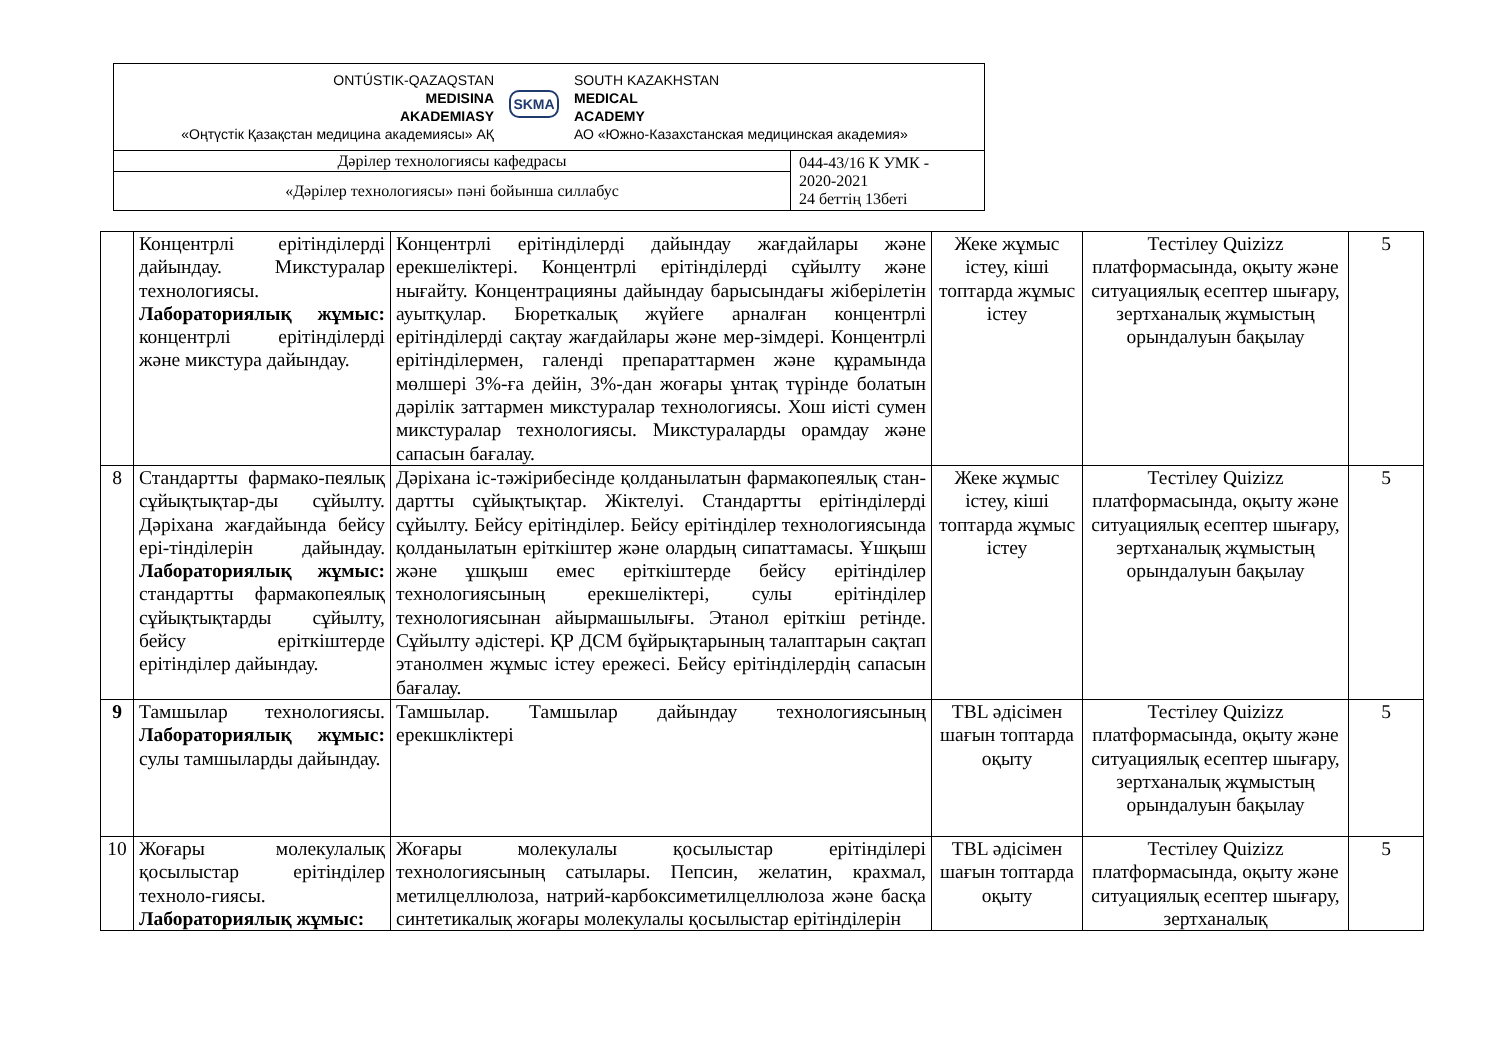| ONTÚSTIK-QAZAQSTAN MEDISINA AKADEMIASY «Оңтүстік Қазақстан медицина академиясы» АҚ SKMA SOUTH KAZAKHSTAN MEDICAL ACADEMY АО «Южно-Казахстанская медицинская академия» | |
| Дәрілер технологиясы кафедрасы | 044-43/16 К УМК - 2020-2021 24 беттің 13беті |
| «Дәрілер технологиясы» пәні бойынша силлабус | |
| | Концентрлі ерітінділерді дайындау. Микстуралар технологиясы. Лабораториялық жұмыс: концентрлі ерітінділерді және микстура дайындау. | Концентрлі ерітінділерді дайындау жағдайлары және ерекшеліктері. Концентрлі ерітінділерді сұйылту және нығайту. Концентрацияны дайындау барысындағы жіберілетін ауытқулар. Бюреткалық жүйеге арналған концентрлі ерітінділерді сақтау жағдайлары және мер-зімдері. Концентрлі ерітінділермен, галенді препараттармен және құрамында мөлшері 3%-ға дейін, 3%-дан жоғары ұнтақ түрінде болатын дәрілік заттармен микстуралар технологиясы. Хош иісті сумен микстуралар технологиясы. Микстураларды орамдау және сапасын бағалау. | Жеке жұмыс істеу, кіші топтарда жұмыс істеу | Тестілеу Quizizz платформасында, оқыту және ситуациялық есептер шығару, зертханалық жұмыстың орындалуын бақылау | 5 |
| 8 | Стандартты фармако-пеялық сұйықтықтар-ды сұйылту. Дәріхана жағдайында бейсу ері-тінділерін дайындау. Лабораториялық жұмыс: стандартты фармакопеялық сұйықтықтарды сұйылту, бейсу еріткіштерде ерітінділер дайындау. | Дәріхана іс-тәжірибесінде қолданылатын фармакопеялық стан-дартты сұйықтықтар. Жіктелуі. Стандартты ерітінділерді сұйылту. Бейсу ерітінділер. Бейсу ерітінділер технологиясында қолданылатын еріткіштер және олардың сипаттамасы. Ұшқыш және ұшқыш емес еріткіштерде бейсу ерітінділер технологиясының ерекшеліктері, сулы ерітінділер технологиясынан айырмашылығы. Этанол еріткіш ретінде. Сұйылту әдістері. ҚР ДСМ бұйрықтарының талаптарын сақтап этанолмен жұмыс істеу ережесі. Бейсу ерітінділердің сапасын бағалау. | Жеке жұмыс істеу, кіші топтарда жұмыс істеу | Тестілеу Quizizz платформасында, оқыту және ситуациялық есептер шығару, зертханалық жұмыстың орындалуын бақылау | 5 |
| 9 | Тамшылар технологиясы. Лабораториялық жұмыс: сулы тамшыларды дайындау. | Тамшылар. Тамшылар дайындау технологиясының ерекшкліктері | TBL әдісімен шағын топтарда оқыту | Тестілеу Quizizz платформасында, оқыту және ситуациялық есептер шығару, зертханалық жұмыстың орындалуын бақылау | 5 |
| 10 | Жоғары молекулалық қосылыстар ерітінділер техноло-гиясы. Лабораториялық жұмыс: | Жоғары молекулалы қосылыстар ерітінділері технологиясының сатылары. Пепсин, желатин, крахмал, метилцеллюлоза, натрий-карбоксиметилцеллюлоза және басқа синтетикалық жоғары молекулалы қосылыстар ерітінділерін | TBL әдісімен шағын топтарда оқыту | Тестілеу Quizizz платформасында, оқыту және ситуациялық есептер шығару, зертханалық | 5 |